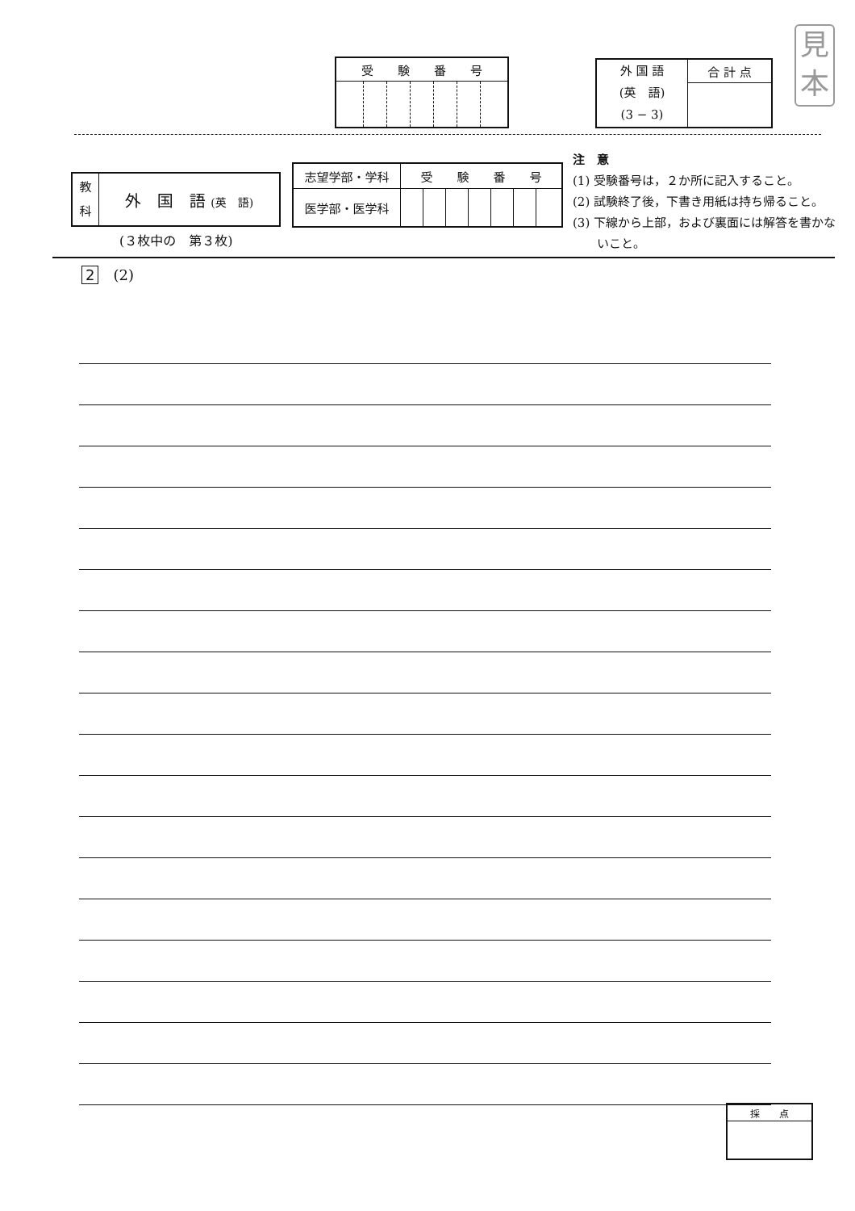見
本
| 受 験 番 号 | | | | | | |
| --- | --- | --- | --- | --- | --- | --- |
| 外 国 語 (英 語) (3 − 3) | 合 計 点 |
| 教 科 | 外 国 語 (英 語) |
(３枚中の　第３枚)
| 志望学部・学科 | 受 験 番 号 | | | | | | |
| 医学部・医学科 | | | | | | | |
注　意
(1) 受験番号は，２か所に記入すること。
(2) 試験終了後，下書き用紙は持ち帰ること。
(3) 下線から上部，および裏面には解答を書かな
　　いこと。
2 (2)
| 採 点 |
| --- |